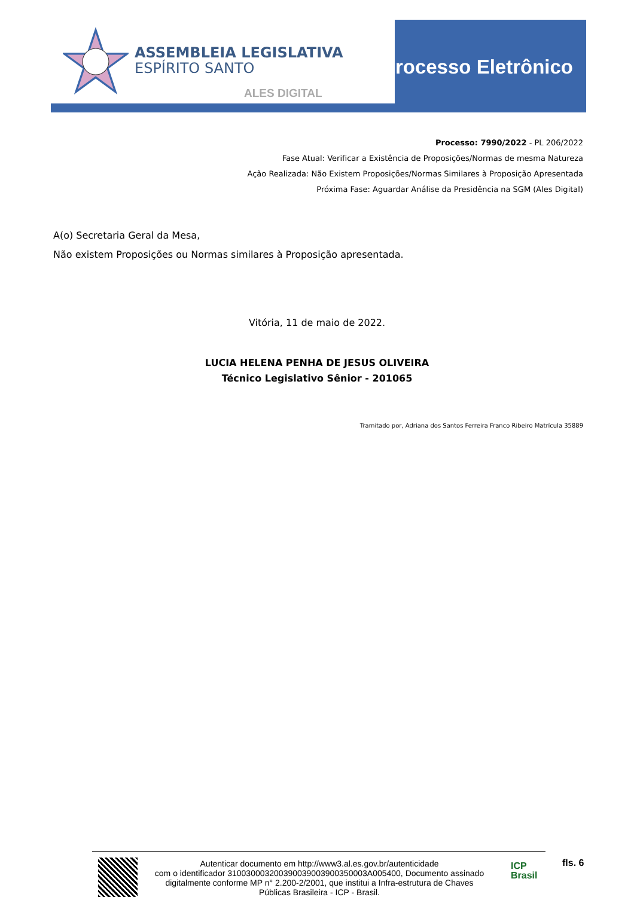ASSEMBLEIA LEGISLATIVA
ESPÍRITO SANTO
ALES DIGITAL
Processo Eletrônico
Processo: 7990/2022 - PL 206/2022
Fase Atual: Verificar a Existência de Proposições/Normas de mesma Natureza
Ação Realizada: Não Existem Proposições/Normas Similares à Proposição Apresentada
Próxima Fase: Aguardar Análise da Presidência na SGM (Ales Digital)
A(o) Secretaria Geral da Mesa,
Não existem Proposições ou Normas similares à Proposição apresentada.
Vitória, 11 de maio de 2022.
LUCIA HELENA PENHA DE JESUS OLIVEIRA
Técnico Legislativo Sênior - 201065
Tramitado por, Adriana dos Santos Ferreira Franco Ribeiro Matrícula 35889
Autenticar documento em http://www3.al.es.gov.br/autenticidade
com o identificador 310030003200390039003900350003A005400, Documento assinado digitalmente conforme MP n° 2.200-2/2001, que institui a Infra-estrutura de Chaves Públicas Brasileira - ICP - Brasil.
ICP
Brasil
fls. 6